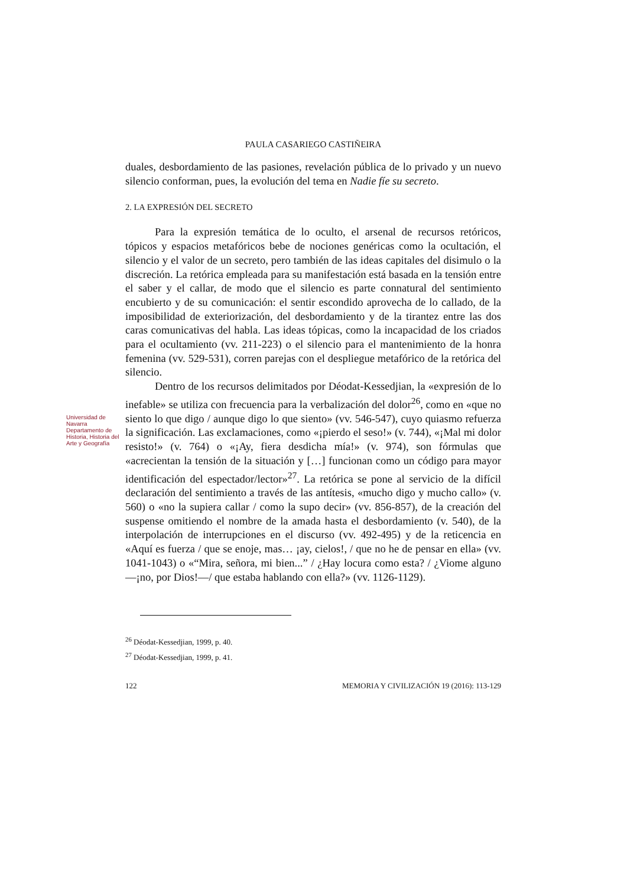Universidad de Navarra
Departamento de Historia, Historia del Arte y Geografía
PAULA CASARIEGO CASTIÑEIRA
duales, desbordamiento de las pasiones, revelación pública de lo privado y un nuevo silencio conforman, pues, la evolución del tema en Nadie fíe su secreto.
2. LA EXPRESIÓN DEL SECRETO
Para la expresión temática de lo oculto, el arsenal de recursos retóricos, tópicos y espacios metafóricos bebe de nociones genéricas como la ocultación, el silencio y el valor de un secreto, pero también de las ideas capitales del disimulo o la discreción. La retórica empleada para su manifestación está basada en la tensión entre el saber y el callar, de modo que el silencio es parte connatural del sentimiento encubierto y de su comunicación: el sentir escondido aprovecha de lo callado, de la imposibilidad de exteriorización, del desbordamiento y de la tirantez entre las dos caras comunicativas del habla. Las ideas tópicas, como la incapacidad de los criados para el ocultamiento (vv. 211-223) o el silencio para el mantenimiento de la honra femenina (vv. 529-531), corren parejas con el despliegue metafórico de la retórica del silencio.
Dentro de los recursos delimitados por Déodat-Kessedjian, la «expresión de lo inefable» se utiliza con frecuencia para la verbalización del dolor<sup>26</sup>, como en «que no siento lo que digo / aunque digo lo que siento» (vv. 546-547), cuyo quiasmo refuerza la significación. Las exclamaciones, como «¡pierdo el seso!» (v. 744), «¡Mal mi dolor resisto!» (v. 764) o «¡Ay, fiera desdicha mía!» (v. 974), son fórmulas que «acrecientan la tensión de la situación y […] funcionan como un código para mayor identificación del espectador/lector»<sup>27</sup>. La retórica se pone al servicio de la difícil declaración del sentimiento a través de las antítesis, «mucho digo y mucho callo» (v. 560) o «no la supiera callar / como la supo decir» (vv. 856-857), de la creación del suspense omitiendo el nombre de la amada hasta el desbordamiento (v. 540), de la interpolación de interrupciones en el discurso (vv. 492-495) y de la reticencia en «Aquí es fuerza / que se enoje, mas… ¡ay, cielos!, / que no he de pensar en ella» (vv. 1041-1043) o «“Mira, señora, mi bien...” / ¿Hay locura como esta? / ¿Viome alguno —¡no, por Dios!—/ que estaba hablando con ella?» (vv. 1126-1129).
<sup>26</sup> Déodat-Kessedjian, 1999, p. 40.
<sup>27</sup> Déodat-Kessedjian, 1999, p. 41.
122 MEMORIA Y CIVILIZACIÓN 19 (2016): 113-129